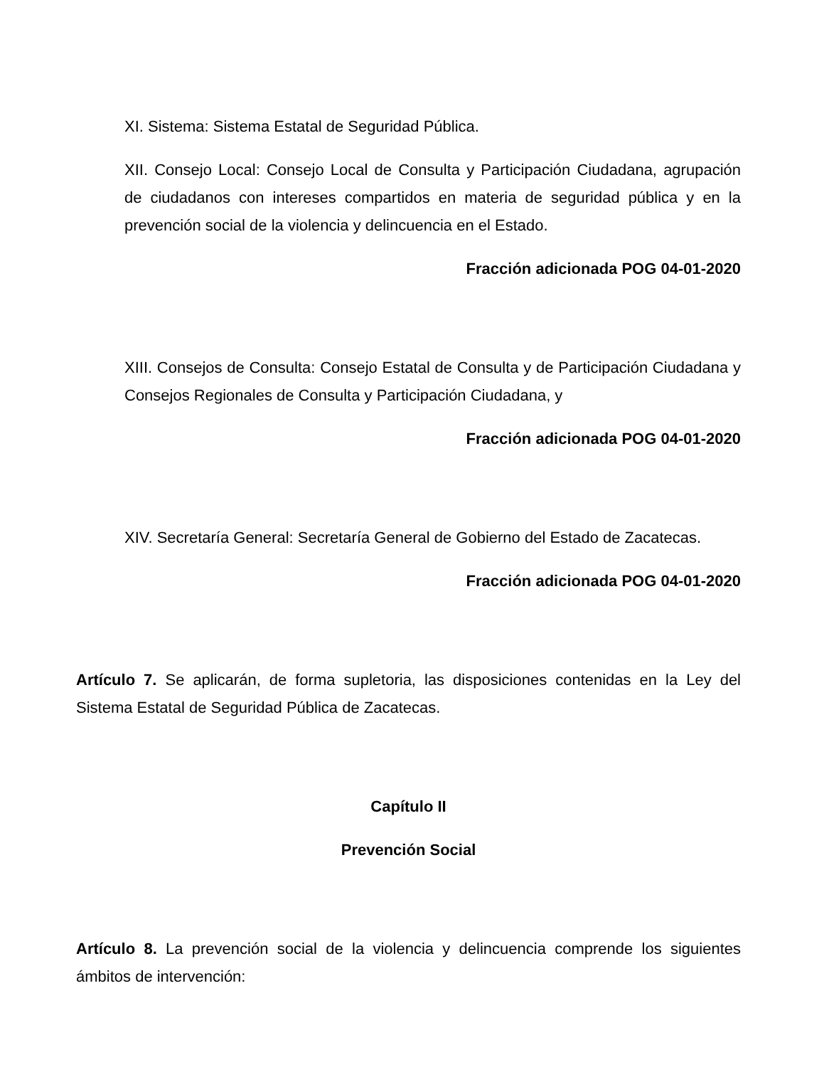XI. Sistema: Sistema Estatal de Seguridad Pública.
XII. Consejo Local: Consejo Local de Consulta y Participación Ciudadana, agrupación de ciudadanos con intereses compartidos en materia de seguridad pública y en la prevención social de la violencia y delincuencia en el Estado.
Fracción adicionada POG 04-01-2020
XIII. Consejos de Consulta: Consejo Estatal de Consulta y de Participación Ciudadana y Consejos Regionales de Consulta y Participación Ciudadana, y
Fracción adicionada POG 04-01-2020
XIV. Secretaría General: Secretaría General de Gobierno del Estado de Zacatecas.
Fracción adicionada POG 04-01-2020
Artículo 7. Se aplicarán, de forma supletoria, las disposiciones contenidas en la Ley del Sistema Estatal de Seguridad Pública de Zacatecas.
Capítulo II
Prevención Social
Artículo 8. La prevención social de la violencia y delincuencia comprende los siguientes ámbitos de intervención: